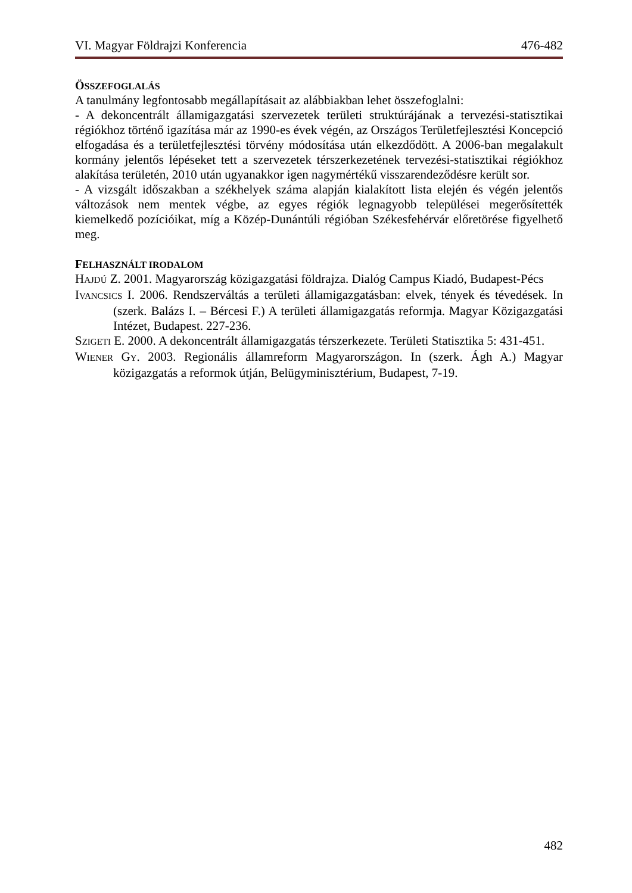VI. Magyar Földrajzi Konferencia 476-482
ÖSSZEFOGLALÁS
A tanulmány legfontosabb megállapításait az alábbiakban lehet összefoglalni:
- A dekoncentrált államigazgatási szervezetek területi struktúrájának a tervezési-statisztikai régiókhoz történő igazítása már az 1990-es évek végén, az Országos Területfejlesztési Koncepció elfogadása és a területfejlesztési törvény módosítása után elkezdődött. A 2006-ban megalakult kormány jelentős lépéseket tett a szervezetek térszerkezetének tervezési-statisztikai régiókhoz alakítása területén, 2010 után ugyanakkor igen nagymértékű visszarendeződésre került sor.
- A vizsgált időszakban a székhelyek száma alapján kialakított lista elején és végén jelentős változások nem mentek végbe, az egyes régiók legnagyobb települései megerősítették kiemelkedő pozícióikat, míg a Közép-Dunántúli régióban Székesfehérvár előretörése figyelhető meg.
FELHASZNÁLT IRODALOM
HAJDÚ Z. 2001. Magyarország közigazgatási földrajza. Dialóg Campus Kiadó, Budapest-Pécs
IVANCSICS I. 2006. Rendszerváltás a területi államigazgatásban: elvek, tények és tévedések. In (szerk. Balázs I. – Bércesi F.) A területi államigazgatás reformja. Magyar Közigazgatási Intézet, Budapest. 227-236.
SZIGETI E. 2000. A dekoncentrált államigazgatás térszerkezete. Területi Statisztika 5: 431-451.
WIENER GY. 2003. Regionális államreform Magyarországon. In (szerk. Ágh A.) Magyar közigazgatás a reformok útján, Belügyminisztérium, Budapest, 7-19.
482